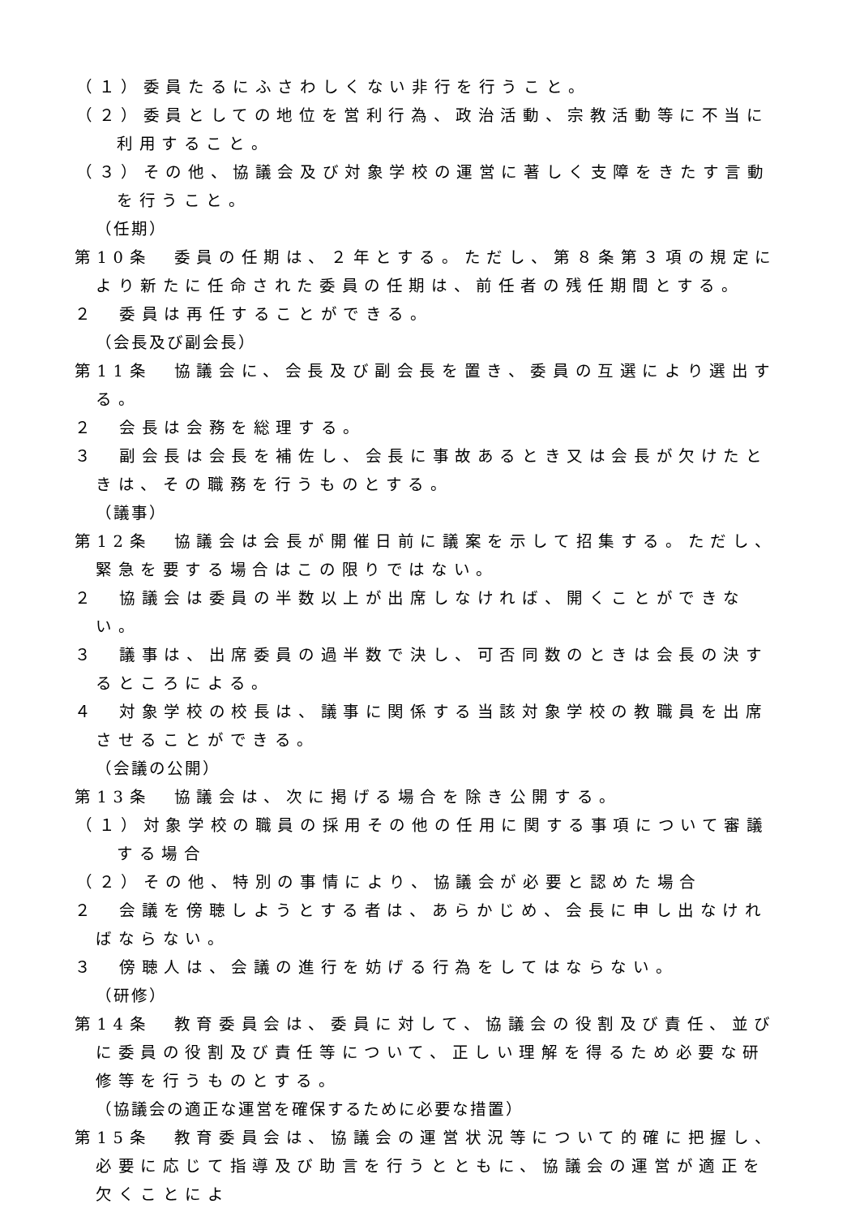（１）委員たるにふさわしくない非行を行うこと。
（２）委員としての地位を営利行為、政治活動、宗教活動等に不当に利用すること。
（３）その他、協議会及び対象学校の運営に著しく支障をきたす言動を行うこと。
（任期）
第10条　委員の任期は、２年とする。ただし、第８条第３項の規定により新たに任命された委員の任期は、前任者の残任期間とする。
２　委員は再任することができる。
（会長及び副会長）
第11条　協議会に、会長及び副会長を置き、委員の互選により選出する。
２　会長は会務を総理する。
３　副会長は会長を補佐し、会長に事故あるとき又は会長が欠けたときは、その職務を行うものとする。
（議事）
第12条　協議会は会長が開催日前に議案を示して招集する。ただし、緊急を要する場合はこの限りではない。
２　協議会は委員の半数以上が出席しなければ、開くことができない。
３　議事は、出席委員の過半数で決し、可否同数のときは会長の決するところによる。
４　対象学校の校長は、議事に関係する当該対象学校の教職員を出席させることができる。
（会議の公開）
第13条　協議会は、次に掲げる場合を除き公開する。
（１）対象学校の職員の採用その他の任用に関する事項について審議する場合
（２）その他、特別の事情により、協議会が必要と認めた場合
２　会議を傍聴しようとする者は、あらかじめ、会長に申し出なければならない。
３　傍聴人は、会議の進行を妨げる行為をしてはならない。
（研修）
第14条　教育委員会は、委員に対して、協議会の役割及び責任、並びに委員の役割及び責任等について、正しい理解を得るため必要な研修等を行うものとする。
（協議会の適正な運営を確保するために必要な措置）
第15条　教育委員会は、協議会の運営状況等について的確に把握し、必要に応じて指導及び助言を行うとともに、協議会の運営が適正を欠くことによ